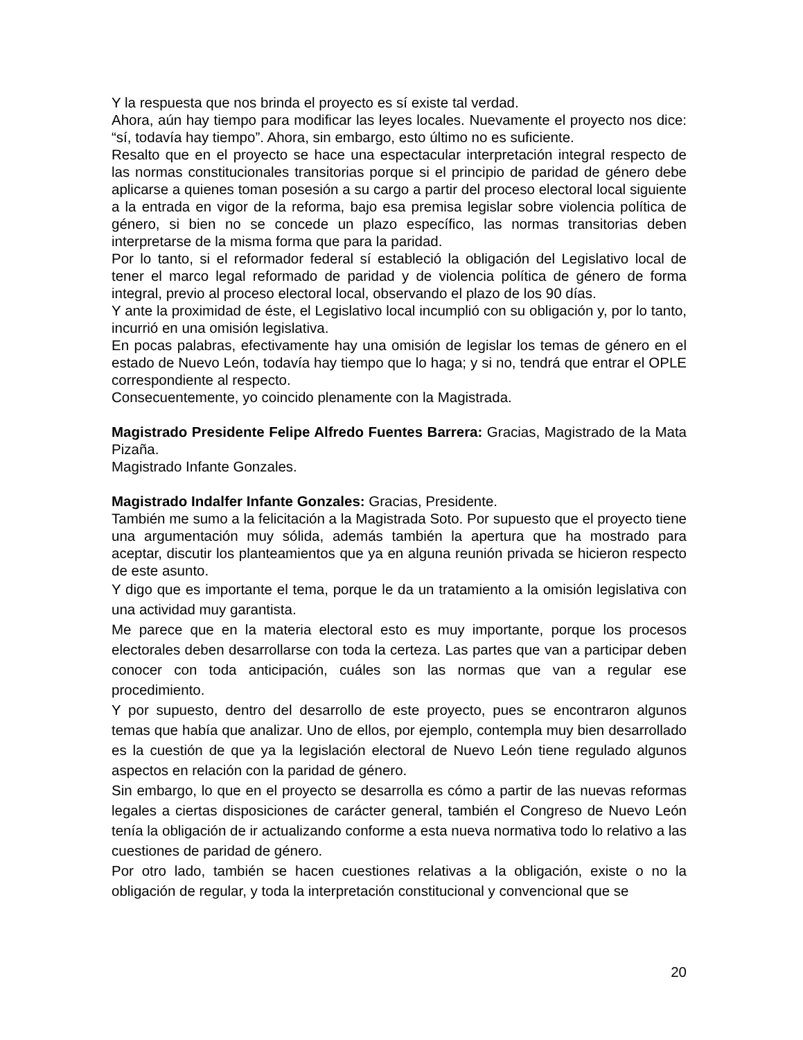Y la respuesta que nos brinda el proyecto es sí existe tal verdad.
Ahora, aún hay tiempo para modificar las leyes locales. Nuevamente el proyecto nos dice: “sí, todavía hay tiempo”. Ahora, sin embargo, esto último no es suficiente.
Resalto que en el proyecto se hace una espectacular interpretación integral respecto de las normas constitucionales transitorias porque si el principio de paridad de género debe aplicarse a quienes toman posesión a su cargo a partir del proceso electoral local siguiente a la entrada en vigor de la reforma, bajo esa premisa legislar sobre violencia política de género, si bien no se concede un plazo específico, las normas transitorias deben interpretarse de la misma forma que para la paridad.
Por lo tanto, si el reformador federal sí estableció la obligación del Legislativo local de tener el marco legal reformado de paridad y de violencia política de género de forma integral, previo al proceso electoral local, observando el plazo de los 90 días.
Y ante la proximidad de éste, el Legislativo local incumplió con su obligación y, por lo tanto, incurrió en una omisión legislativa.
En pocas palabras, efectivamente hay una omisión de legislar los temas de género en el estado de Nuevo León, todavía hay tiempo que lo haga; y si no, tendrá que entrar el OPLE correspondiente al respecto.
Consecuentemente, yo coincido plenamente con la Magistrada.
Magistrado Presidente Felipe Alfredo Fuentes Barrera: Gracias, Magistrado de la Mata Pizaña.
Magistrado Infante Gonzales.
Magistrado Indalfer Infante Gonzales: Gracias, Presidente.
También me sumo a la felicitación a la Magistrada Soto. Por supuesto que el proyecto tiene una argumentación muy sólida, además también la apertura que ha mostrado para aceptar, discutir los planteamientos que ya en alguna reunión privada se hicieron respecto de este asunto.
Y digo que es importante el tema, porque le da un tratamiento a la omisión legislativa con una actividad muy garantista.
Me parece que en la materia electoral esto es muy importante, porque los procesos electorales deben desarrollarse con toda la certeza. Las partes que van a participar deben conocer con toda anticipación, cuáles son las normas que van a regular ese procedimiento.
Y por supuesto, dentro del desarrollo de este proyecto, pues se encontraron algunos temas que había que analizar. Uno de ellos, por ejemplo, contempla muy bien desarrollado es la cuestión de que ya la legislación electoral de Nuevo León tiene regulado algunos aspectos en relación con la paridad de género.
Sin embargo, lo que en el proyecto se desarrolla es cómo a partir de las nuevas reformas legales a ciertas disposiciones de carácter general, también el Congreso de Nuevo León tenía la obligación de ir actualizando conforme a esta nueva normativa todo lo relativo a las cuestiones de paridad de género.
Por otro lado, también se hacen cuestiones relativas a la obligación, existe o no la obligación de regular, y toda la interpretación constitucional y convencional que se
20